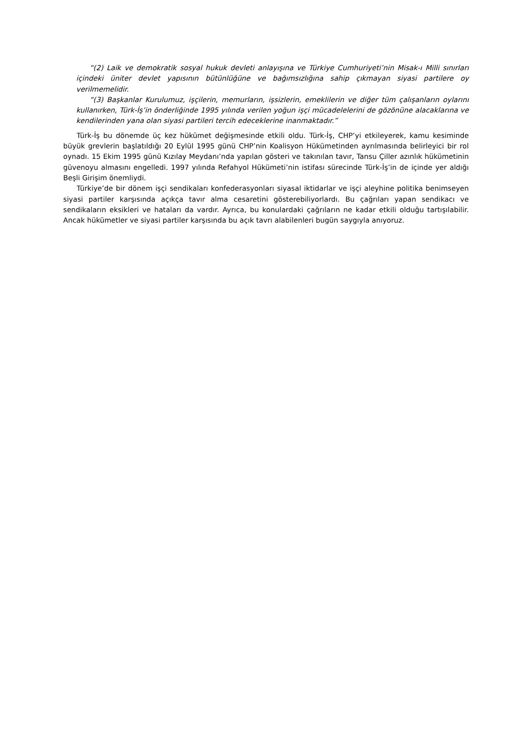“(2) Laik ve demokratik sosyal hukuk devleti anlayışına ve Türkiye Cumhuriyeti’nin Misak-ı Milli sınırları içindeki üniter devlet yapısının bütünlüğüne ve bağımsızlığına sahip çıkmayan siyasi partilere oy verilmemelidir.
“(3) Başkanlar Kurulumuz, işçilerin, memurların, işsizlerin, emeklilerin ve diğer tüm çalışanların oylarını kullanırken, Türk-İş’in önderliğinde 1995 yılında verilen yoğun işçi mücadelelerini de gözönüne alacaklarına ve kendilerinden yana olan siyasi partileri tercih edeceklerine inanmaktadır.”
Türk-İş bu dönemde üç kez hükümet değişmesinde etkili oldu. Türk-İş, CHP’yi etkileyerek, kamu kesiminde büyük grevlerin başlatıldığı 20 Eylül 1995 günü CHP’nin Koalisyon Hükümetinden ayrılmasında belirleyici bir rol oynadı. 15 Ekim 1995 günü Kızılay Meydanı’nda yapılan gösteri ve takınılan tavır, Tansu Çiller azınlık hükümetinin güvenoyu almasını engelledi. 1997 yılında Refahyol Hükümeti’nin istifası sürecinde Türk-İş’in de içinde yer aldığı Beşli Girişim önemliydi.
Türkiye’de bir dönem işçi sendikaları konfederasyonları siyasal iktidarlar ve işçi aleyhine politika benimseyen siyasi partiler karşısında açıkça tavır alma cesaretini gösterebiliyorlardı. Bu çağrıları yapan sendikacı ve sendikaların eksikleri ve hataları da vardır. Ayrıca, bu konulardaki çağrıların ne kadar etkili olduğu tartışılabilir. Ancak hükümetler ve siyasi partiler karşısında bu açık tavrı alabilenleri bugün saygıyla anıyoruz.